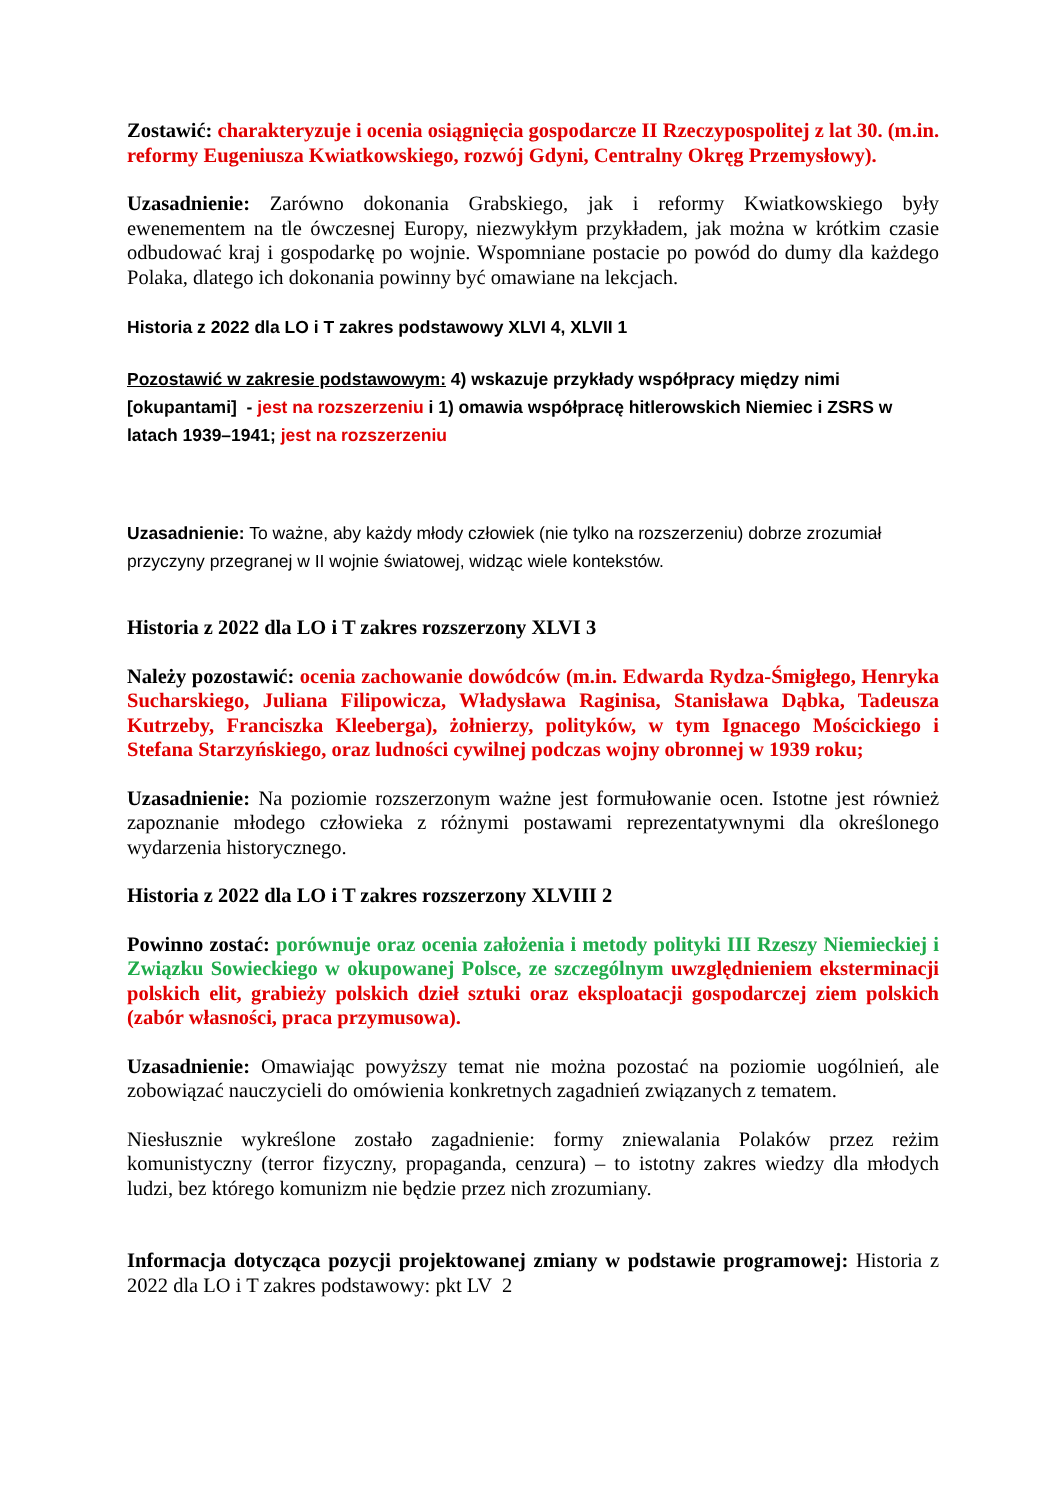Zostawić: charakteryzuje i ocenia osiągnięcia gospodarcze II Rzeczypospolitej z lat 30. (m.in. reformy Eugeniusza Kwiatkowskiego, rozwój Gdyni, Centralny Okręg Przemysłowy).
Uzasadnienie: Zarówno dokonania Grabskiego, jak i reformy Kwiatkowskiego były ewenementem na tle ówczesnej Europy, niezwykłym przykładem, jak można w krótkim czasie odbudować kraj i gospodarkę po wojnie. Wspomniane postacie po powód do dumy dla każdego Polaka, dlatego ich dokonania powinny być omawiane na lekcjach.
Historia z 2022 dla LO i T zakres podstawowy XLVI 4, XLVII 1
Pozostawić w zakresie podstawowym: 4) wskazuje przykłady współpracy między nimi [okupantami] - jest na rozszerzeniu i 1) omawia współpracę hitlerowskich Niemiec i ZSRS w latach 1939–1941; jest na rozszerzeniu
Uzasadnienie: To ważne, aby każdy młody człowiek (nie tylko na rozszerzeniu) dobrze zrozumiał przyczyny przegranej w II wojnie światowej, widząc wiele kontekstów.
Historia z 2022 dla LO i T zakres rozszerzony XLVI 3
Należy pozostawić: ocenia zachowanie dowódców (m.in. Edwarda Rydza-Śmigłego, Henryka Sucharskiego, Juliana Filipowicza, Władysława Raginisa, Stanisława Dąbka, Tadeusza Kutrzeby, Franciszka Kleeberga), żołnierzy, polityków, w tym Ignacego Mościckiego i Stefana Starzyńskiego, oraz ludności cywilnej podczas wojny obronnej w 1939 roku;
Uzasadnienie: Na poziomie rozszerzonym ważne jest formułowanie ocen. Istotne jest również zapoznanie młodego człowieka z różnymi postawami reprezentatywnymi dla określonego wydarzenia historycznego.
Historia z 2022 dla LO i T zakres rozszerzony XLVIII 2
Powinno zostać: porównuje oraz ocenia założenia i metody polityki III Rzeszy Niemieckiej i Związku Sowieckiego w okupowanej Polsce, ze szczególnym uwzględnieniem eksterminacji polskich elit, grabieży polskich dzieł sztuki oraz eksploatacji gospodarczej ziem polskich (zabór własności, praca przymusowa).
Uzasadnienie: Omawiając powyższy temat nie można pozostać na poziomie uogólnień, ale zobowiązać nauczycieli do omówienia konkretnych zagadnień związanych z tematem.
Niesłusznie wykreślone zostało zagadnienie: formy zniewalania Polaków przez reżim komunistyczny (terror fizyczny, propaganda, cenzura) – to istotny zakres wiedzy dla młodych ludzi, bez którego komunizm nie będzie przez nich zrozumiany.
Informacja dotycząca pozycji projektowanej zmiany w podstawie programowej: Historia z 2022 dla LO i T zakres podstawowy: pkt LV 2